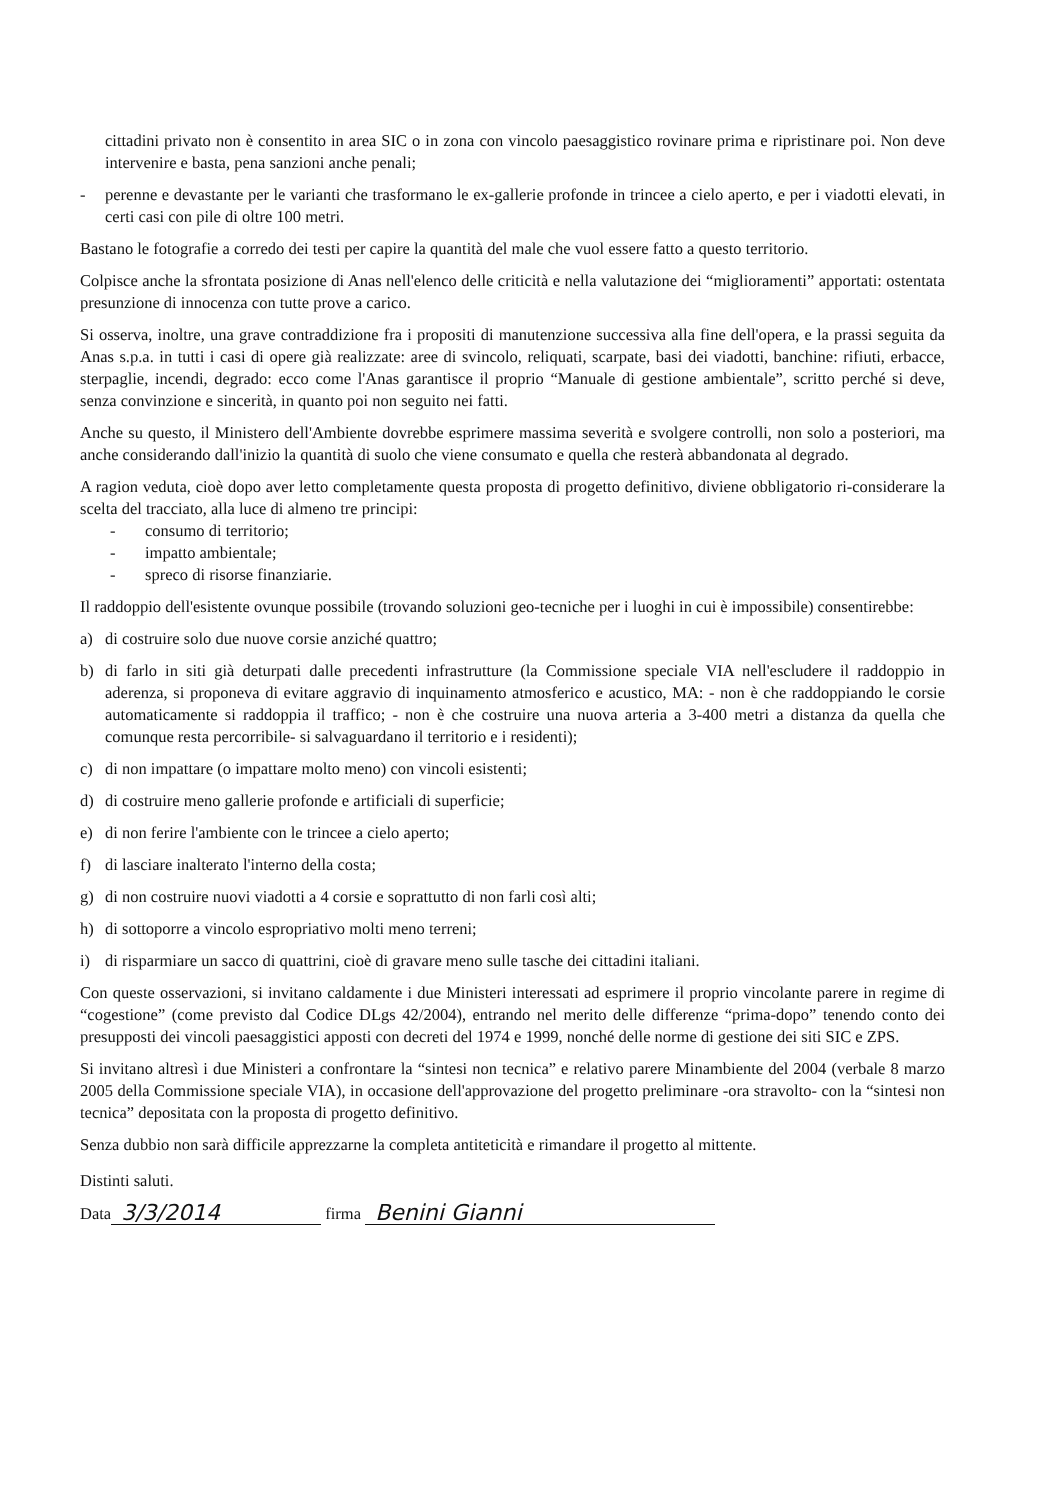cittadini privato non è consentito in area SIC o in zona con vincolo paesaggistico rovinare prima e ripristinare poi. Non deve intervenire e basta, pena sanzioni anche penali;
- perenne e devastante per le varianti che trasformano le ex-gallerie profonde in trincee a cielo aperto, e per i viadotti elevati, in certi casi con pile di oltre 100 metri.
Bastano le fotografie a corredo dei testi per capire la quantità del male che vuol essere fatto a questo territorio.
Colpisce anche la sfrontata posizione di Anas nell'elenco delle criticità e nella valutazione dei “miglioramenti” apportati: ostentata presunzione di innocenza con tutte prove a carico.
Si osserva, inoltre, una grave contraddizione fra i propositi di manutenzione successiva alla fine dell'opera, e la prassi seguita da Anas s.p.a. in tutti i casi di opere già realizzate: aree di svincolo, reliquati, scarpate, basi dei viadotti, banchine: rifiuti, erbacce, sterpaglie, incendi, degrado: ecco come l'Anas garantisce il proprio “Manuale di gestione ambientale”, scritto perché si deve, senza convinzione e sincerità, in quanto poi non seguito nei fatti.
Anche su questo, il Ministero dell'Ambiente dovrebbe esprimere massima severità e svolgere controlli, non solo a posteriori, ma anche considerando dall'inizio la quantità di suolo che viene consumato e quella che resterà abbandonata al degrado.
A ragion veduta, cioè dopo aver letto completamente questa proposta di progetto definitivo, diviene obbligatorio ri-considerare la scelta del tracciato, alla luce di almeno tre principi:
- consumo di territorio;
- impatto ambientale;
- spreco di risorse finanziarie.
Il raddoppio dell'esistente ovunque possibile (trovando soluzioni geo-tecniche per i luoghi in cui è impossibile) consentirebbe:
a) di costruire solo due nuove corsie anziché quattro;
b) di farlo in siti già deturpati dalle precedenti infrastrutture (la Commissione speciale VIA nell'escludere il raddoppio in aderenza, si proponeva di evitare aggravio di inquinamento atmosferico e acustico, MA: - non è che raddoppiando le corsie automaticamente si raddoppia il traffico; - non è che costruire una nuova arteria a 3-400 metri a distanza da quella che comunque resta percorribile- si salvaguardano il territorio e i residenti);
c) di non impattare (o impattare molto meno) con vincoli esistenti;
d) di costruire meno gallerie profonde e artificiali di superficie;
e) di non ferire l'ambiente con le trincee a cielo aperto;
f) di lasciare inalterato l'interno della costa;
g) di non costruire nuovi viadotti a 4 corsie e soprattutto di non farli così alti;
h) di sottoporre a vincolo espropriativo molti meno terreni;
i) di risparmiare un sacco di quattrini, cioè di gravare meno sulle tasche dei cittadini italiani.
Con queste osservazioni, si invitano caldamente i due Ministeri interessati ad esprimere il proprio vincolante parere in regime di “cogestione” (come previsto dal Codice DLgs 42/2004), entrando nel merito delle differenze “prima-dopo” tenendo conto dei presupposti dei vincoli paesaggistici apposti con decreti del 1974 e 1999, nonché delle norme di gestione dei siti SIC e ZPS.
Si invitano altresì i due Ministeri a confrontare la “sintesi non tecnica” e relativo parere Minambiente del 2004 (verbale 8 marzo 2005 della Commissione speciale VIA), in occasione dell'approvazione del progetto preliminare -ora stravolto- con la “sintesi non tecnica” depositata con la proposta di progetto definitivo.
Senza dubbio non sarà difficile apprezzarne la completa antiteticità e rimandare il progetto al mittente.
Distinti saluti.
Data 3/3/2014 firma Benini Gianni